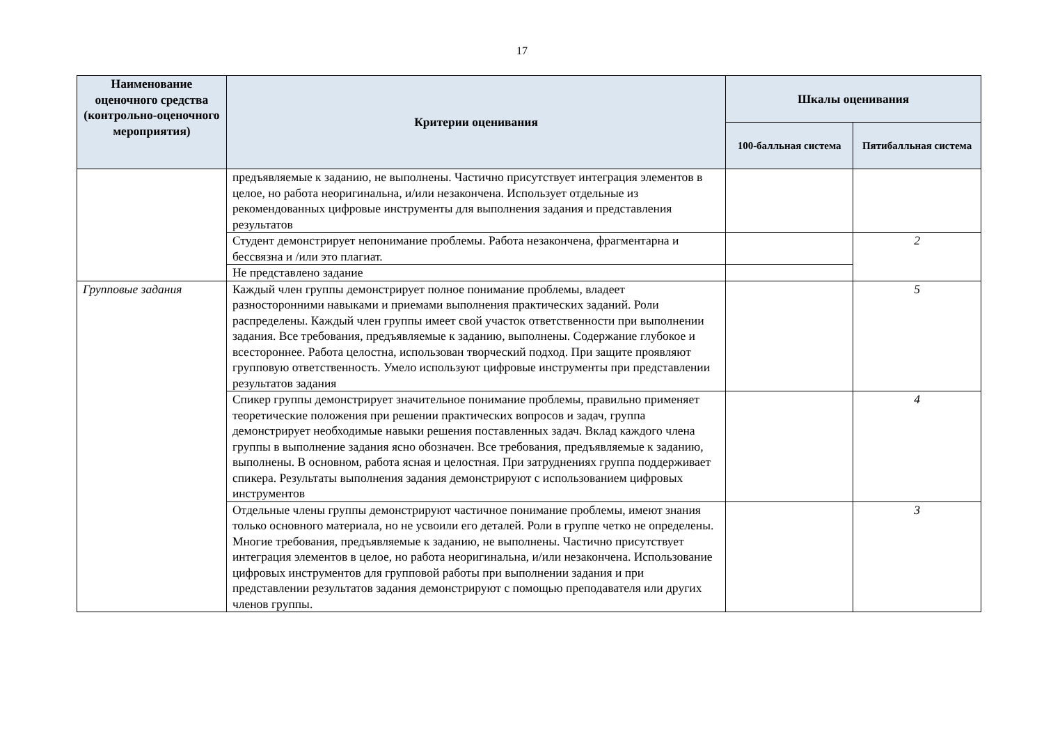17
| Наименование оценочного средства (контрольно-оценочного мероприятия) | Критерии оценивания | Шкалы оценивания | |
| --- | --- | --- | --- |
| | | 100-балльная система | Пятибалльная система |
| | предъявляемые к заданию, не выполнены. Частично присутствует интеграция элементов в целое, но работа неоригинальна, и/или незакончена. Использует отдельные из рекомендованных цифровые инструменты для выполнения задания и представления результатов | | |
| | Студент демонстрирует непонимание проблемы. Работа незакончена, фрагментарна и бессвязна и /или это плагиат. | | 2 |
| | Не представлено задание | | |
| Групповые задания | Каждый член группы демонстрирует полное понимание проблемы, владеет разносторонними навыками и приемами выполнения практических заданий. Роли распределены. Каждый член группы имеет свой участок ответственности при выполнении задания. Все требования, предъявляемые к заданию, выполнены. Содержание глубокое и всестороннее. Работа целостна, использован творческий подход. При защите проявляют групповую ответственность. Умело используют цифровые инструменты при представлении результатов задания | | 5 |
| | Спикер группы демонстрирует значительное понимание проблемы, правильно применяет теоретические положения при решении практических вопросов и задач, группа демонстрирует необходимые навыки решения поставленных задач. Вклад каждого члена группы в выполнение задания ясно обозначен. Все требования, предъявляемые к заданию, выполнены. В основном, работа ясная и целостная. При затруднениях группа поддерживает спикера. Результаты выполнения задания демонстрируют с использованием цифровых инструментов | | 4 |
| | Отдельные члены группы демонстрируют частичное понимание проблемы, имеют знания только основного материала, но не усвоили его деталей. Роли в группе четко не определены. Многие требования, предъявляемые к заданию, не выполнены. Частично присутствует интеграция элементов в целое, но работа неоригинальна, и/или незакончена. Использование цифровых инструментов для групповой работы при выполнении задания и при представлении результатов задания демонстрируют с помощью преподавателя или других членов группы. | | 3 |